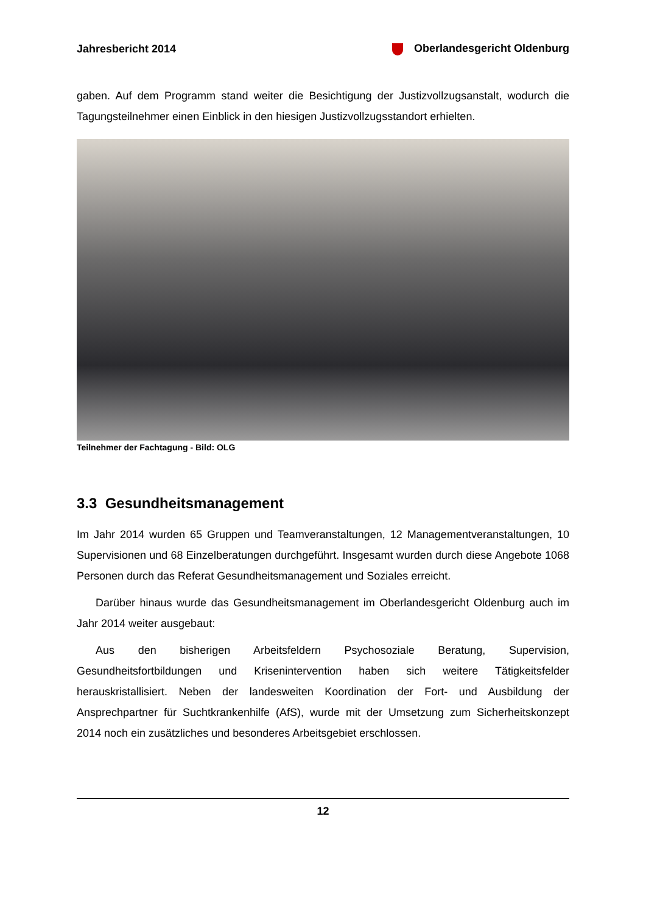Jahresbericht 2014 Oberlandesgericht Oldenburg
gaben. Auf dem Programm stand weiter die Besichtigung der Justizvollzugsanstalt, wodurch die Tagungsteilnehmer einen Einblick in den hiesigen Justizvollzugsstandort erhielten.
Teilnehmer der Fachtagung - Bild: OLG
3.3 Gesundheitsmanagement
Im Jahr 2014 wurden 65 Gruppen und Teamveranstaltungen, 12 Managementveranstaltungen, 10 Supervisionen und 68 Einzelberatungen durchgeführt. Insgesamt wurden durch diese Angebote 1068 Personen durch das Referat Gesundheitsmanagement und Soziales erreicht.
Darüber hinaus wurde das Gesundheitsmanagement im Oberlandesgericht Oldenburg auch im Jahr 2014 weiter ausgebaut:
Aus den bisherigen Arbeitsfeldern Psychosoziale Beratung, Supervision, Gesundheitsfortbildungen und Krisenintervention haben sich weitere Tätigkeitsfelder herauskristallisiert. Neben der landesweiten Koordination der Fort- und Ausbildung der Ansprechpartner für Suchtkrankenhilfe (AfS), wurde mit der Umsetzung zum Sicherheitskonzept 2014 noch ein zusätzliches und besonderes Arbeitsgebiet erschlossen.
12